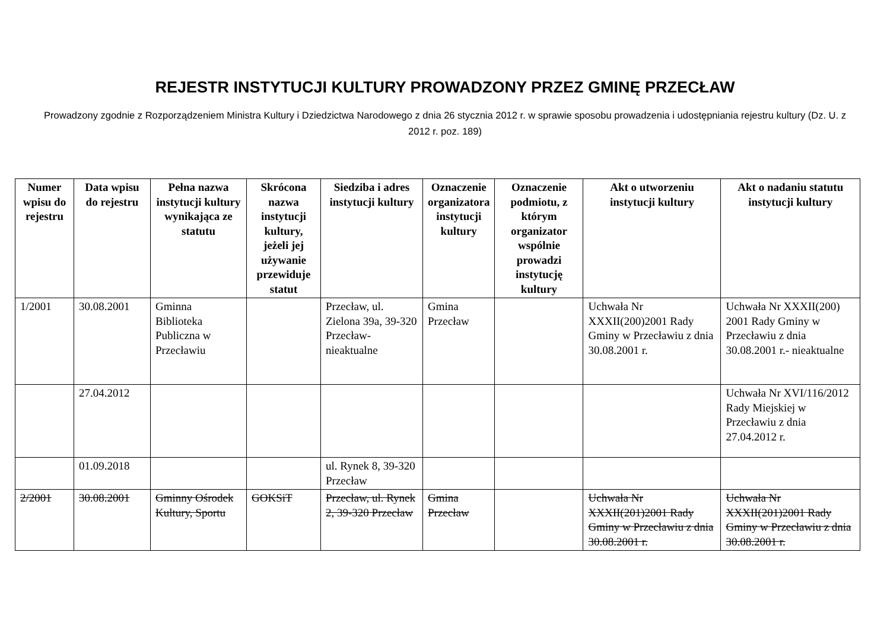REJESTR INSTYTUCJI KULTURY PROWADZONY PRZEZ GMINĘ PRZECŁAW
Prowadzony zgodnie z Rozporządzeniem Ministra Kultury i Dziedzictwa Narodowego z dnia 26 stycznia 2012 r. w sprawie sposobu prowadzenia i udostępniania rejestru kultury (Dz. U. z 2012 r. poz. 189)
| Numer wpisu do rejestru | Data wpisu do rejestru | Pełna nazwa instytucji kultury wynikająca ze statutu | Skrócona nazwa instytucji kultury, jeżeli jej używanie przewiduje statut | Siedziba i adres instytucji kultury | Oznaczenie organizatora instytucji kultury | Oznaczenie podmiotu, z którym organizator wspólnie prowadzi instytucję kultury | Akt o utworzeniu instytucji kultury | Akt o nadaniu statutu instytucji kultury |
| --- | --- | --- | --- | --- | --- | --- | --- | --- |
| 1/2001 | 30.08.2001 | Gminna Biblioteka Publiczna w Przecławiu | | Przecław, ul. Zielona 39a, 39-320 Przecław- nieaktualne | Gmina Przecław | | Uchwała Nr XXXII(200)2001 Rady Gminy w Przecławiu z dnia 30.08.2001 r. | Uchwała Nr XXXII(200) 2001 Rady Gminy w Przecławiu z dnia 30.08.2001 r.- nieaktualne |
| | 27.04.2012 | | | | | | | Uchwała Nr XVI/116/2012 Rady Miejskiej w Przecławiu z dnia 27.04.2012 r. |
| | 01.09.2018 | | | ul. Rynek 8, 39-320 Przecław | | | | |
| 2/2001 | 30.08.2001 | Gminny Ośrodek Kultury, Sportu | GOKSiT | Przecław, ul. Rynek 2, 39-320 Przecław | Gmina Przecław | | Uchwała Nr XXXII(201)2001 Rady Gminy w Przecławiu z dnia 30.08.2001 r. | Uchwała Nr XXXII(201)2001 Rady Gminy w Przecławiu z dnia 30.08.2001 r. |